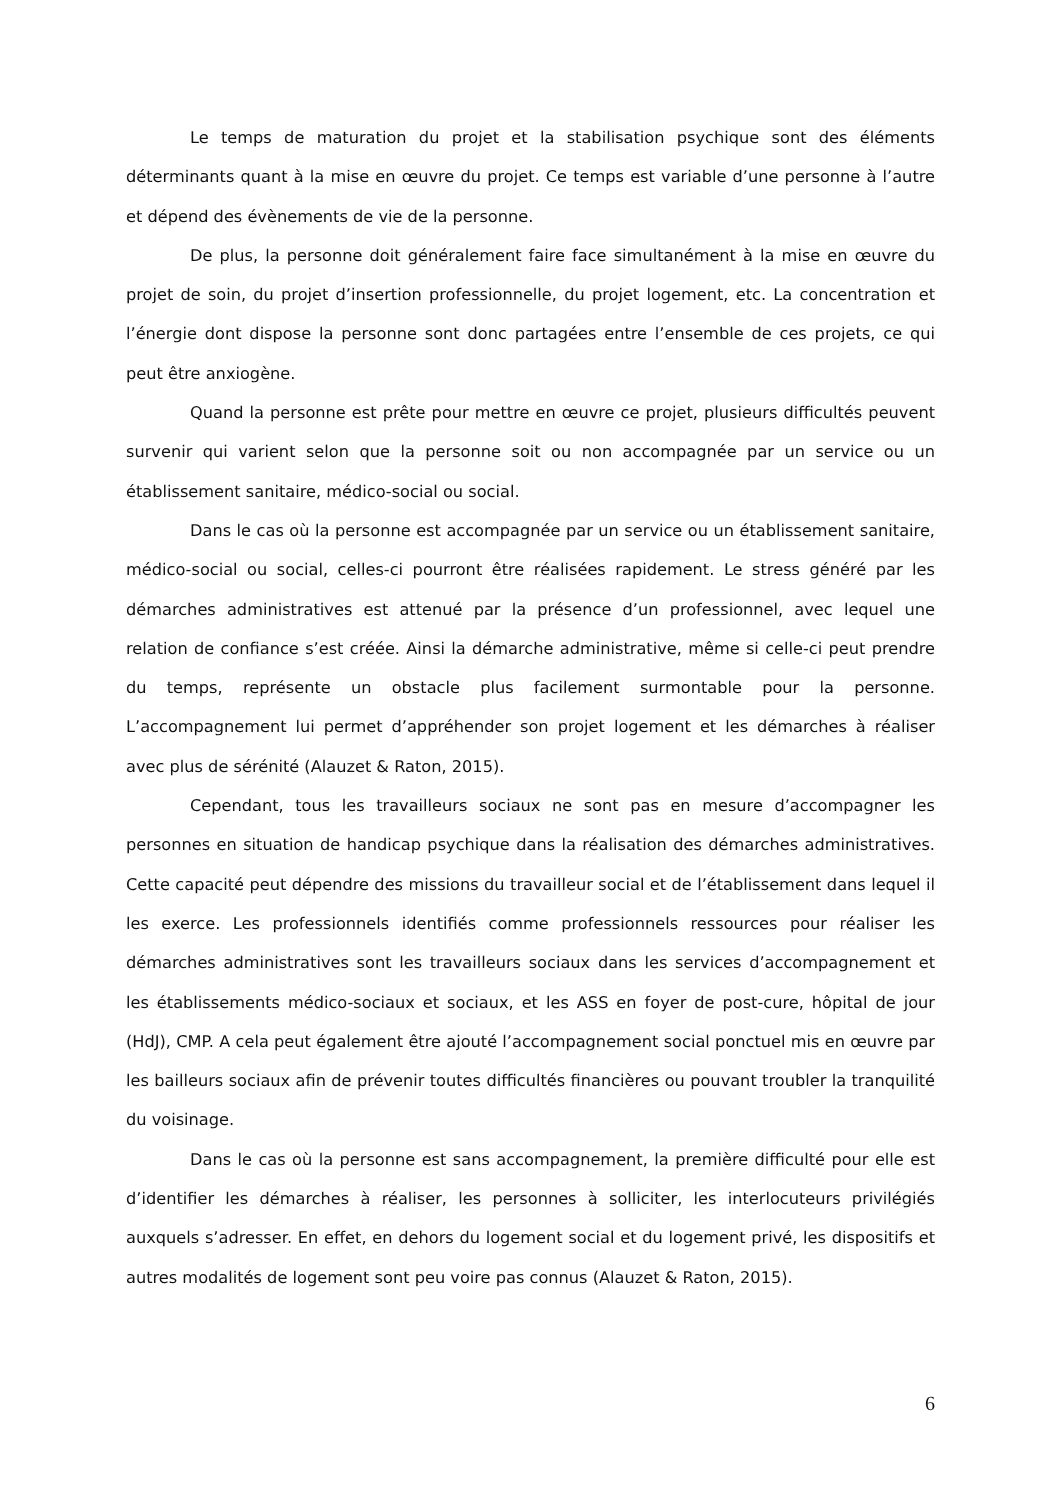Le temps de maturation du projet et la stabilisation psychique sont des éléments déterminants quant à la mise en œuvre du projet. Ce temps est variable d’une personne à l’autre et dépend des évènements de vie de la personne.
De plus, la personne doit généralement faire face simultanément à la mise en œuvre du projet de soin, du projet d’insertion professionnelle, du projet logement, etc. La concentration et l’énergie dont dispose la personne sont donc partagées entre l’ensemble de ces projets, ce qui peut être anxiogène.
Quand la personne est prête pour mettre en œuvre ce projet, plusieurs difficultés peuvent survenir qui varient selon que la personne soit ou non accompagnée par un service ou un établissement sanitaire, médico-social ou social.
Dans le cas où la personne est accompagnée par un service ou un établissement sanitaire, médico-social ou social, celles-ci pourront être réalisées rapidement. Le stress généré par les démarches administratives est attenué par la présence d’un professionnel, avec lequel une relation de confiance s’est créée. Ainsi la démarche administrative, même si celle-ci peut prendre du temps, représente un obstacle plus facilement surmontable pour la personne. L’accompagnement lui permet d’appréhender son projet logement et les démarches à réaliser avec plus de sérénité (Alauzet & Raton, 2015).
Cependant, tous les travailleurs sociaux ne sont pas en mesure d’accompagner les personnes en situation de handicap psychique dans la réalisation des démarches administratives. Cette capacité peut dépendre des missions du travailleur social et de l’établissement dans lequel il les exerce. Les professionnels identifiés comme professionnels ressources pour réaliser les démarches administratives sont les travailleurs sociaux dans les services d’accompagnement et les établissements médico-sociaux et sociaux, et les ASS en foyer de post-cure, hôpital de jour (HdJ), CMP. A cela peut également être ajouté l’accompagnement social ponctuel mis en œuvre par les bailleurs sociaux afin de prévenir toutes difficultés financières ou pouvant troubler la tranquilité du voisinage.
Dans le cas où la personne est sans accompagnement, la première difficulté pour elle est d’identifier les démarches à réaliser, les personnes à solliciter, les interlocuteurs privilégiés auxquels s’adresser. En effet, en dehors du logement social et du logement privé, les dispositifs et autres modalités de logement sont peu voire pas connus (Alauzet & Raton, 2015).
6